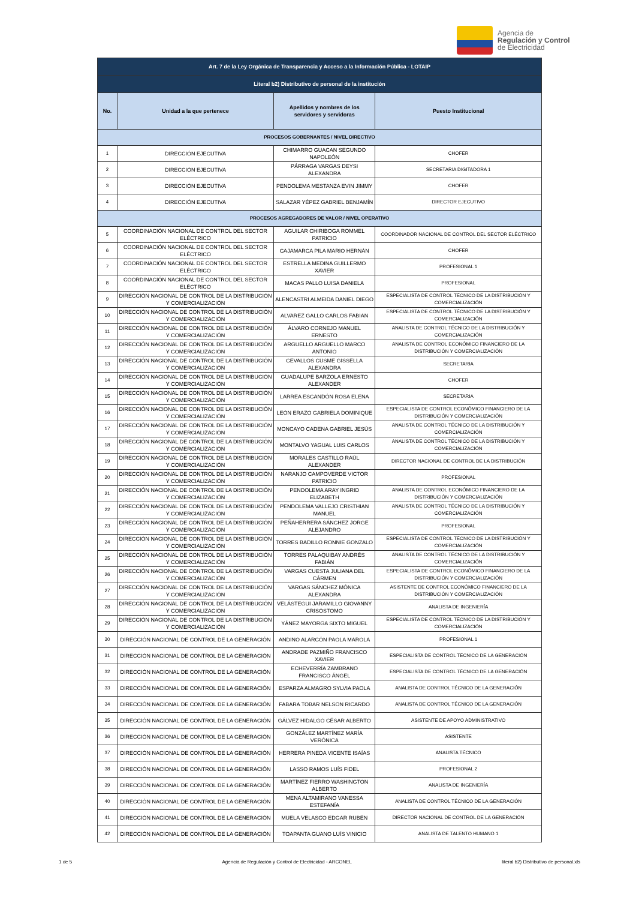Agencia de
Regulación y Control
de Electricidad
| Art. 7 de la Ley Orgánica de Transparencia y Acceso a la Información Pública - LOTAIP | | | |
| --- | --- | --- | --- |
| Literal b2) Distributivo de personal de la institución | | | |
| No. | Unidad a la que pertenece | Apellidos y nombres de los servidores y servidoras | Puesto Institucional |
| PROCESOS GOBERNANTES / NIVEL DIRECTIVO | | | |
| 1 | DIRECCIÓN EJECUTIVA | CHIMARRO GUACAN SEGUNDO NAPOLEÓN | CHOFER |
| 2 | DIRECCIÓN EJECUTIVA | PÁRRAGA VARGAS DEYSI ALEXANDRA | SECRETARIA DIGITADORA 1 |
| 3 | DIRECCIÓN EJECUTIVA | PENDOLEMA MESTANZA EVIN JIMMY | CHOFER |
| 4 | DIRECCIÓN EJECUTIVA | SALAZAR YÉPEZ GABRIEL BENJAMÍN | DIRECTOR EJECUTIVO |
| PROCESOS AGREGADORES DE VALOR / NIVEL OPERATIVO | | | |
| 5 | COORDINACIÓN NACIONAL DE CONTROL DEL SECTOR ELÉCTRICO | AGUILAR CHIRIBOGA ROMMEL PATRICIO | COORDINADOR NACIONAL DE CONTROL DEL SECTOR ELÉCTRICO |
| 6 | COORDINACIÓN NACIONAL DE CONTROL DEL SECTOR ELÉCTRICO | CAJAMARCA PILA MARIO HERNÁN | CHOFER |
| 7 | COORDINACIÓN NACIONAL DE CONTROL DEL SECTOR ELÉCTRICO | ESTRELLA MEDINA GUILLERMO XAVIER | PROFESIONAL 1 |
| 8 | COORDINACIÓN NACIONAL DE CONTROL DEL SECTOR ELÉCTRICO | MACAS PALLO LUISA DANIELA | PROFESIONAL |
| 9 | DIRECCIÓN NACIONAL DE CONTROL DE LA DISTRIBUCIÓN Y COMERCIALIZACIÓN | ALENCASTRI ALMEIDA DANIEL DIEGO | ESPECIALISTA DE CONTROL TÉCNICO DE LA DISTRIBUCIÓN Y COMERCIALIZACIÓN |
| 10 | DIRECCIÓN NACIONAL DE CONTROL DE LA DISTRIBUCIÓN Y COMERCIALIZACIÓN | ALVAREZ GALLO CARLOS FABIAN | ESPECIALISTA DE CONTROL TÉCNICO DE LA DISTRIBUCIÓN Y COMERCIALIZACIÓN |
| 11 | DIRECCIÓN NACIONAL DE CONTROL DE LA DISTRIBUCIÓN Y COMERCIALIZACIÓN | ÁLVARO CORNEJO MANUEL ERNESTO | ANALISTA DE CONTROL TÉCNICO DE LA DISTRIBUCIÓN Y COMERCIALIZACIÓN |
| 12 | DIRECCIÓN NACIONAL DE CONTROL DE LA DISTRIBUCIÓN Y COMERCIALIZACIÓN | ARGUELLO ARGUELLO MARCO ANTONIO | ANALISTA DE CONTROL ECONÓMICO FINANCIERO DE LA DISTRIBUCIÓN Y COMERCIALIZACIÓN |
| 13 | DIRECCIÓN NACIONAL DE CONTROL DE LA DISTRIBUCIÓN Y COMERCIALIZACIÓN | CEVALLOS CUSME GISSELLA ALEXANDRA | SECRETARIA |
| 14 | DIRECCIÓN NACIONAL DE CONTROL DE LA DISTRIBUCIÓN Y COMERCIALIZACIÓN | GUADALUPE BARZOLA ERNESTO ALEXANDER | CHOFER |
| 15 | DIRECCIÓN NACIONAL DE CONTROL DE LA DISTRIBUCIÓN Y COMERCIALIZACIÓN | LARREA ESCANDÓN ROSA ELENA | SECRETARIA |
| 16 | DIRECCIÓN NACIONAL DE CONTROL DE LA DISTRIBUCIÓN Y COMERCIALIZACIÓN | LEÓN ERAZO GABRIELA DOMINIQUE | ESPECIALISTA DE CONTROL ECONÓMICO FINANCIERO DE LA DISTRIBUCIÓN Y COMERCIALIZACIÓN |
| 17 | DIRECCIÓN NACIONAL DE CONTROL DE LA DISTRIBUCIÓN Y COMERCIALIZACIÓN | MONCAYO CADENA GABRIEL JESÚS | ANALISTA DE CONTROL TÉCNICO DE LA DISTRIBUCIÓN Y COMERCIALIZACIÓN |
| 18 | DIRECCIÓN NACIONAL DE CONTROL DE LA DISTRIBUCIÓN Y COMERCIALIZACIÓN | MONTALVO YAGUAL LUIS CARLOS | ANALISTA DE CONTROL TÉCNICO DE LA DISTRIBUCIÓN Y COMERCIALIZACIÓN |
| 19 | DIRECCIÓN NACIONAL DE CONTROL DE LA DISTRIBUCIÓN Y COMERCIALIZACIÓN | MORALES CASTILLO RAÚL ALEXANDER | DIRECTOR NACIONAL DE CONTROL DE LA DISTRIBUCIÓN |
| 20 | DIRECCIÓN NACIONAL DE CONTROL DE LA DISTRIBUCIÓN Y COMERCIALIZACIÓN | NARANJO CAMPOVERDE VICTOR PATRICIO | PROFESIONAL |
| 21 | DIRECCIÓN NACIONAL DE CONTROL DE LA DISTRIBUCIÓN Y COMERCIALIZACIÓN | PENDOLEMA ARAY INGRID ELIZABETH | ANALISTA DE CONTROL ECONÓMICO FINANCIERO DE LA DISTRIBUCIÓN Y COMERCIALIZACIÓN |
| 22 | DIRECCIÓN NACIONAL DE CONTROL DE LA DISTRIBUCIÓN Y COMERCIALIZACIÓN | PENDOLEMA VALLEJO CRISTHIAN MANUEL | ANALISTA DE CONTROL TÉCNICO DE LA DISTRIBUCIÓN Y COMERCIALIZACIÓN |
| 23 | DIRECCIÓN NACIONAL DE CONTROL DE LA DISTRIBUCIÓN Y COMERCIALIZACIÓN | PEÑAHERRERA SÁNCHEZ JORGE ALEJANDRO | PROFESIONAL |
| 24 | DIRECCIÓN NACIONAL DE CONTROL DE LA DISTRIBUCIÓN Y COMERCIALIZACIÓN | TORRES BADILLO RONNIE GONZALO | ESPECIALISTA DE CONTROL TÉCNICO DE LA DISTRIBUCIÓN Y COMERCIALIZACIÓN |
| 25 | DIRECCIÓN NACIONAL DE CONTROL DE LA DISTRIBUCIÓN Y COMERCIALIZACIÓN | TORRES PALAQUIBAY ANDRÉS FABIÁN | ANALISTA DE CONTROL TÉCNICO DE LA DISTRIBUCIÓN Y COMERCIALIZACIÓN |
| 26 | DIRECCIÓN NACIONAL DE CONTROL DE LA DISTRIBUCIÓN Y COMERCIALIZACIÓN | VARGAS CUESTA JULIANA DEL CÁRMEN | ESPECIALISTA DE CONTROL ECONÓMICO FINANCIERO DE LA DISTRIBUCIÓN Y COMERCIALIZACIÓN |
| 27 | DIRECCIÓN NACIONAL DE CONTROL DE LA DISTRIBUCIÓN Y COMERCIALIZACIÓN | VARGAS SÁNCHEZ MÓNICA ALEXANDRA | ASISTENTE DE CONTROL ECONÓMICO FINANCIERO DE LA DISTRIBUCIÓN Y COMERCIALIZACIÓN |
| 28 | DIRECCIÓN NACIONAL DE CONTROL DE LA DISTRIBUCIÓN Y COMERCIALIZACIÓN | VELÁSTEGUI JARAMILLO GIOVANNY CRISÓSTOMO | ANALISTA DE INGENIERÍA |
| 29 | DIRECCIÓN NACIONAL DE CONTROL DE LA DISTRIBUCIÓN Y COMERCIALIZACIÓN | YÁNEZ MAYORGA SIXTO MIGUEL | ESPECIALISTA DE CONTROL TÉCNICO DE LA DISTRIBUCIÓN Y COMERCIALIZACIÓN |
| 30 | DIRECCIÓN NACIONAL DE CONTROL DE LA GENERACIÓN | ANDINO ALARCÓN PAOLA MAROLA | PROFESIONAL 1 |
| 31 | DIRECCIÓN NACIONAL DE CONTROL DE LA GENERACIÓN | ANDRADE PAZMIÑO FRANCISCO XAVIER | ESPECIALISTA DE CONTROL TÉCNICO DE LA GENERACIÓN |
| 32 | DIRECCIÓN NACIONAL DE CONTROL DE LA GENERACIÓN | ECHEVERRÍA ZAMBRANO FRANCISCO ÁNGEL | ESPECIALISTA DE CONTROL TÉCNICO DE LA GENERACIÓN |
| 33 | DIRECCIÓN NACIONAL DE CONTROL DE LA GENERACIÓN | ESPARZA ALMAGRO SYLVIA PAOLA | ANALISTA DE CONTROL TÉCNICO DE LA GENERACIÓN |
| 34 | DIRECCIÓN NACIONAL DE CONTROL DE LA GENERACIÓN | FABARA TOBAR NELSON RICARDO | ANALISTA DE CONTROL TÉCNICO DE LA GENERACIÓN |
| 35 | DIRECCIÓN NACIONAL DE CONTROL DE LA GENERACIÓN | GÁLVEZ HIDALGO CÉSAR ALBERTO | ASISTENTE DE APOYO ADMINISTRATIVO |
| 36 | DIRECCIÓN NACIONAL DE CONTROL DE LA GENERACIÓN | GONZÁLEZ MARTÍNEZ MARÍA VERÓNICA | ASISTENTE |
| 37 | DIRECCIÓN NACIONAL DE CONTROL DE LA GENERACIÓN | HERRERA PINEDA VICENTE ISAÍAS | ANALISTA TÉCNICO |
| 38 | DIRECCIÓN NACIONAL DE CONTROL DE LA GENERACIÓN | LASSO RAMOS LUÍS FIDEL | PROFESIONAL 2 |
| 39 | DIRECCIÓN NACIONAL DE CONTROL DE LA GENERACIÓN | MARTÍNEZ FIERRO WASHINGTON ALBERTO | ANALISTA DE INGENIERÍA |
| 40 | DIRECCIÓN NACIONAL DE CONTROL DE LA GENERACIÓN | MENA ALTAMIRANO VANESSA ESTEFANÍA | ANALISTA DE CONTROL TÉCNICO DE LA GENERACIÓN |
| 41 | DIRECCIÓN NACIONAL DE CONTROL DE LA GENERACIÓN | MUELA VELASCO EDGAR RUBÉN | DIRECTOR NACIONAL DE CONTROL DE LA GENERACIÓN |
| 42 | DIRECCIÓN NACIONAL DE CONTROL DE LA GENERACIÓN | TOAPANTA GUANO LUÍS VINICIO | ANALISTA DE TALENTO HUMANO 1 |
1 de 5 Agencia de Regulación y Control de Electricidad - ARCONEL literal b2) Distributivo de personal.xls